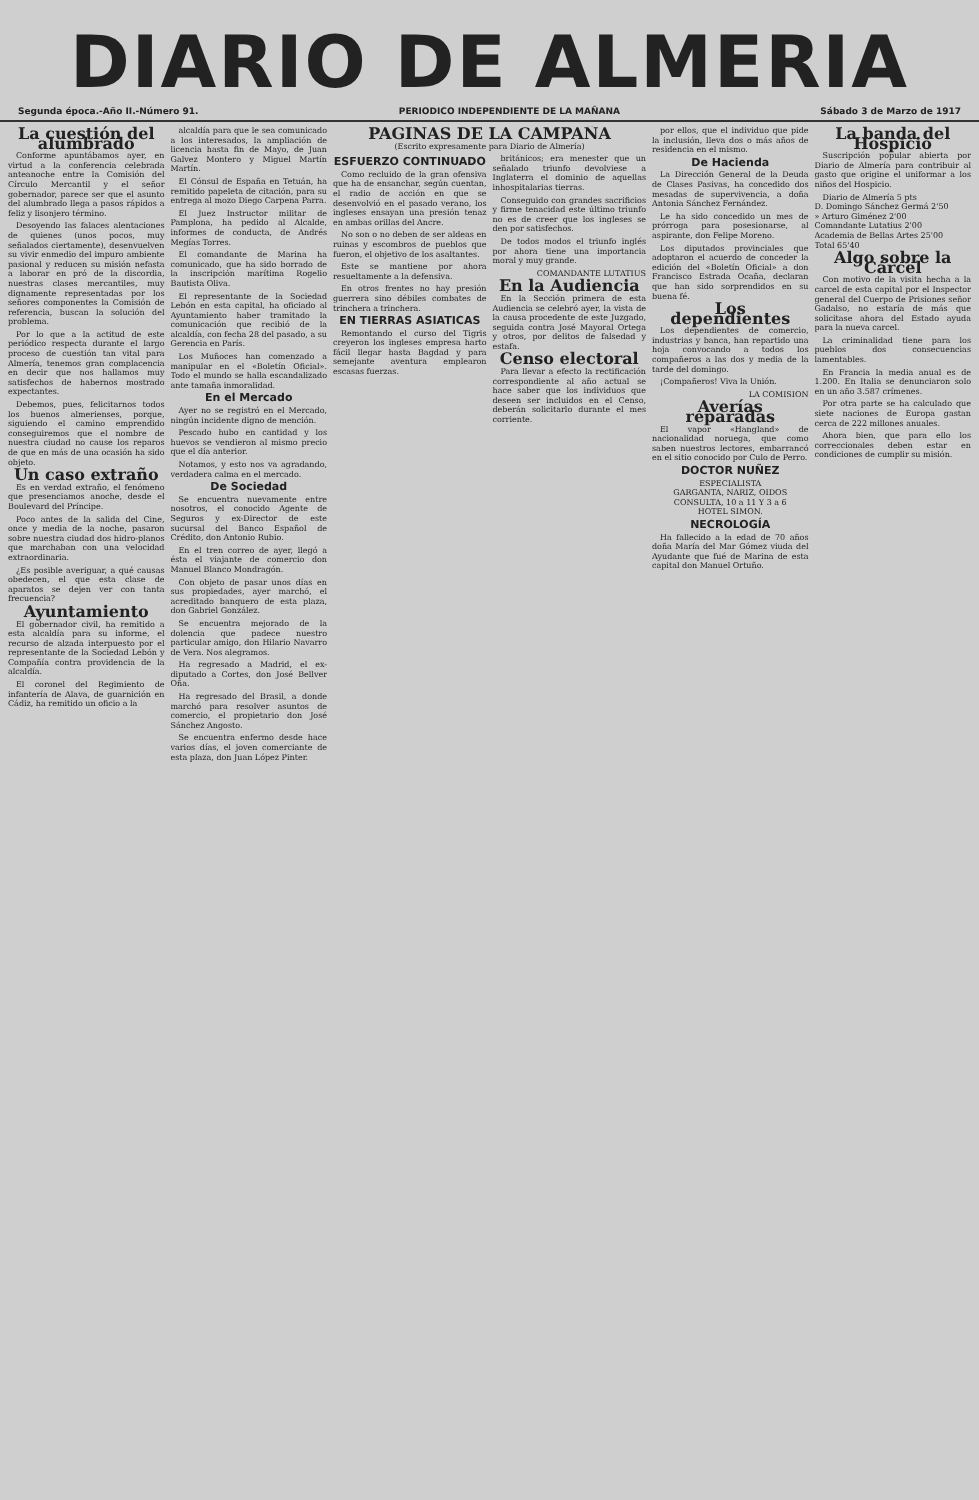DIARIO DE ALMERIA
Segunda época.-Año II.-Número 91. PERIODICO INDEPENDIENTE DE LA MAÑANA Sábado 3 de Marzo de 1917
La cuestión del alumbrado
Conforme apuntábamos ayer, en virtud a la conferencia celebrada anteanoche entre la Comisión del Círculo Mercantil y el señor gobernador, parece ser que el asunto del alumbrado llega a pasos rápidos a feliz y lisonjero término.
Desoyendo las falaces alentaciones de quienes (unos pocos, muy señalados ciertamente), desenvuelven su vivir enmedio del impuro ambiente pasional y reducen su misión nefasta a laborar en pró de la discordia, nuestras clases mercantiles, muy dignamente representadas por los señores componentes la Comisión de referencia, buscan la solución del problema.
Por lo que a la actitud de este periódico respecta durante el largo proceso de cuestión tan vital para Almería, tenemos gran complacencia en decir que nos hallamos muy satisfechos de habernos mostrado expectantes.
Debemos, pues, felicitarnos todos los buenos almerienses, porque, siguiendo el camino emprendido conseguiremos que el nombre de nuestra ciudad no cause los reparos de que en más de una ocasión ha sido objeto.
Un caso extraño
Es en verdad extraño, el fenómeno que presenciamos anoche, desde el Boulevard del Príncipe.
Poco antes de la salida del Cine, once y media de la noche, pasaron sobre nuestra ciudad dos hidro-planos que marchaban con una velocidad extraordinaria.
¿Es posible averiguar, a qué causas obedecen, el que esta clase de aparatos se dejen ver con tanta frecuencia?
Ayuntamiento
El gobernador civil, ha remitido a esta alcaldía para su informe, el recurso de alzada interpuesto por el representante de la Sociedad Lebón y Compañía contra providencia de la alcaldía.
El coronel del Regimiento de infantería de Alava, de guarnición en Cádiz, ha remitido un oficio a la
alcaldía para que le sea comunicado a los interesados, la ampliación de licencia hasta fin de Mayo, de Juan Galvez Montero y Miguel Martín Martín.
El Cónsul de España en Tetuán, ha remitido papeleta de citación, para su entrega al mozo Diego Carpena Parra.
El Juez Instructor militar de Pamplona, ha pedido al Alcalde, informes de conducta, de Andrés Megías Torres.
El comandante de Marina ha comunicado, que ha sido borrado de la inscripción marítima Rogelio Bautista Oliva.
El representante de la Sociedad Lebón en esta capital, ha oficiado al Ayuntamiento haber tramitado la comunicación que recibió de la alcaldía, con fecha 28 del pasado, a su Gerencia en París.
Los Muñoces han comenzado a manipular en el «Boletín Oficial». Todo el mundo se halla escandalizado ante tamaña inmoralidad.
En el Mercado
Ayer no se registró en el Mercado, ningún incidente digno de mención.
Pescado hubo en cantidad y los huevos se vendieron al mismo precio que el día anterior.
Notamos, y esto nos va agradando, verdadera calma en el mercado.
De Sociedad
Se encuentra nuevamente entre nosotros, el conocido Agente de Seguros y ex-Director de este sucursal del Banco Español de Crédito, don Antonio Rubio.
En el tren correo de ayer, llegó a ésta el viajante de comercio don Manuel Blanco Mondragón.
Con objeto de pasar unos días en sus propiedades, ayer marchó, el acreditado banquero de esta plaza, don Gabriel González.
Se encuentra mejorado de la dolencia que padece nuestro particular amigo, don Hilario Navarro de Vera. Nos alegramos.
Ha regresado a Madrid, el ex-diputado a Cortes, don José Bellver Oña.
Ha regresado del Brasil, a donde marchó para resolver asuntos de comercio, el propietario don José Sánchez Angosto.
Se encuentra enfermo desde hace varios días, el joven comerciante de esta plaza, don Juan López Pinter.
PAGINAS DE LA CAMPAÑA
(Escrito expresamente para Diario de Almería)
ESFUERZO CONTINUADO
Como recluido de la gran ofensiva que ha de ensanchar, según cuentan, el radio de acción en que se desenvolvió en el pasado verano, los ingleses ensayan una presión tenaz en ambas orillas del Ancre.
No son o no deben de ser aldeas en ruinas y escombros de pueblos que fueron, el objetivo de los asaltantes.
Este se mantiene por ahora resueltamente a la defensiva.
En otros frentes no hay presión guerrera sino débiles combates de trinchera a trinchera.
EN TIERRAS ASIATICAS
Remontando el curso del Tigris creyeron los ingleses empresa harto fácil llegar hasta Bagdad y para semejante aventura emplearon escasas fuerzas.
británicos; era menester que un señalado triunfo devolviese a Inglaterra el dominio de aquellas inhospitalarias tierras.
Conseguido con grandes sacrificios y firme tenacidad este último triunfo no es de creer que los ingleses se den por satisfechos.
De todos modos el triunfo inglés por ahora tiene una importancia moral y muy grande.
COMANDANTE LUTATIUS
En la Audiencia
En la Sección primera de esta Audiencia se celebró ayer, la vista de la causa procedente de este Juzgado, seguida contra José Mayoral Ortega y otros, por delitos de falsedad y estafa.
Censo electoral
Para llevar a efecto la rectificación correspondiente al año actual se hace saber que los individuos que deseen ser incluidos en el Censo, deberán solicitarlo durante el mes corriente.
por ellos, que el individuo que pide la inclusión, lleva dos o más años de residencia en el mismo.
De Hacienda
La Dirección General de la Deuda de Clases Pasivas, ha concedido dos mesadas de supervivencia, a doña Antonia Sánchez Fernández.
Le ha sido concedido un mes de prórroga para posesionarse, al aspirante, don Felipe Moreno.
Los diputados provinciales que adoptaron el acuerdo de conceder la edición del «Boletín Oficial» a don Francisco Estrada Ocaña, declaran que han sido sorprendidos en su buena fé.
Los dependientes
Los dependientes de comercio, industrias y banca, han repartido una hoja convocando a todos los compañeros a las dos y media de la tarde del domingo.
¡Compañeros! Viva la Unión.
LA COMISION
Averías reparadas
El vapor «Hangland» de nacionalidad noruega, que como saben nuestros lectores, embarrancó en el sitio conocido por Culo de Perro.
DOCTOR NUÑEZ
ESPECIALISTA
GARGANTA, NARIZ, OIDOS
CONSULTA, 10 a 11 Y 3 a 6
HOTEL SIMON.
NECROLOGÍA
Ha fallecido a la edad de 70 años doña María del Mar Gómez viuda del Ayudante que fué de Marina de esta capital don Manuel Ortuño.
La banda del Hospicio
Suscripción popular abierta por Diario de Almería para contribuir al gasto que origine el uniformar a los niños del Hospicio.
Diario de Almería 5 pts
D. Domingo Sánchez Germá 2'50
» Arturo Giménez 2'00
Comandante Lutatius 2'00
Academia de Bellas Artes 25'00
Total 65'40
Algo sobre la Cárcel
Con motivo de la visita hecha a la carcel de esta capital por el Inspector general del Cuerpo de Prisiones señor Gadalso, no estaría de más que solicitase ahora del Estado ayuda para la nueva carcel.
La criminalidad tiene para los pueblos dos consecuencias lamentables.
En Francia la media anual es de 1.200. En Italia se denunciaron solo en un año 3.587 crímenes.
Por otra parte se ha calculado que siete naciones de Europa gastan cerca de 222 millones anuales.
Ahora bien, que para ello los correccionales deben estar en condiciones de cumplir su misión.